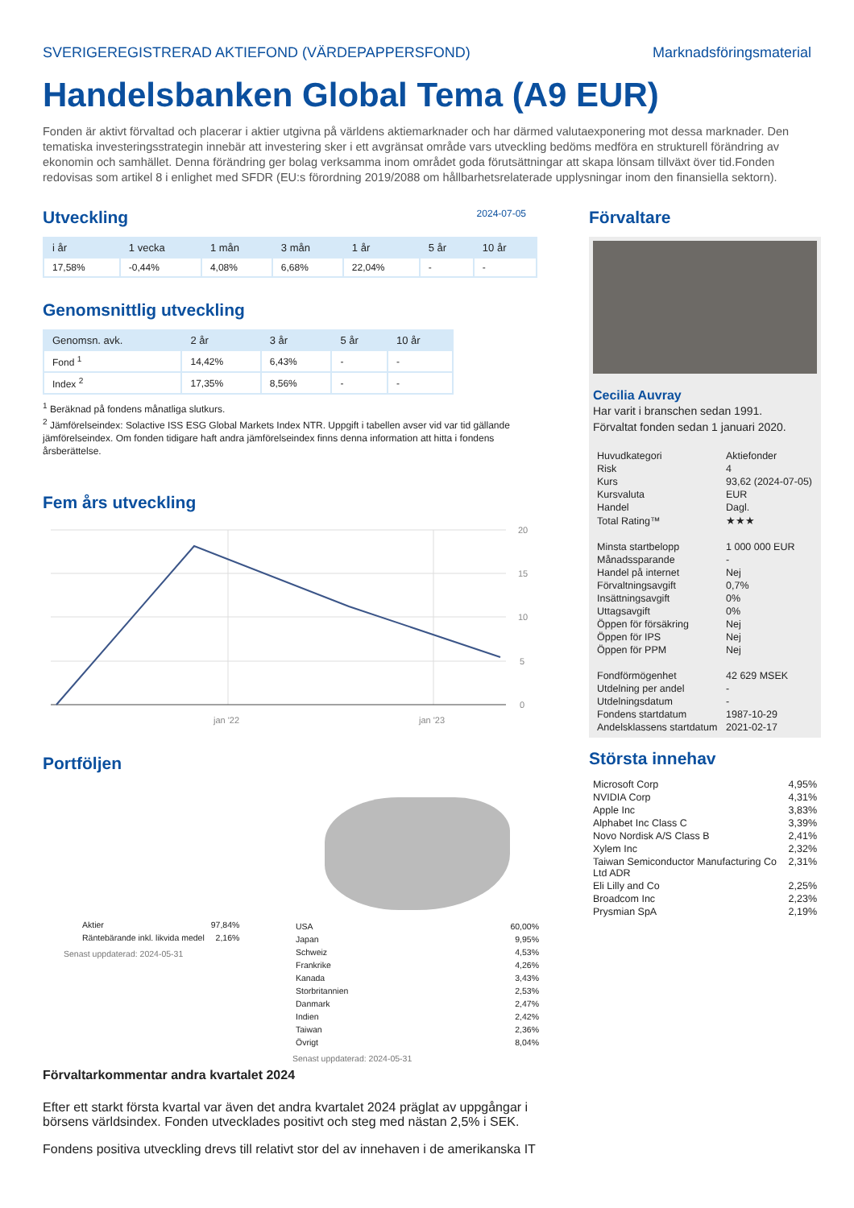SVERIGEREGISTRERAD AKTIEFOND (VÄRDEPAPPERSFOND) Marknadsföringsmaterial
Handelsbanken Global Tema (A9 EUR)
Fonden är aktivt förvaltad och placerar i aktier utgivna på världens aktiemarknader och har därmed valutaexponering mot dessa marknader. Den tematiska investeringsstrategin innebär att investering sker i ett avgränsat område vars utveckling bedöms medföra en strukturell förändring av ekonomin och samhället. Denna förändring ger bolag verksamma inom området goda förutsättningar att skapa lönsam tillväxt över tid.Fonden redovisas som artikel 8 i enlighet med SFDR (EU:s förordning 2019/2088 om hållbarhetsrelaterade upplysningar inom den finansiella sektorn).
Utveckling
2024-07-05
| i år | 1 vecka | 1 mån | 3 mån | 1 år | 5 år | 10 år |
| --- | --- | --- | --- | --- | --- | --- |
| 17,58% | -0,44% | 4,08% | 6,68% | 22,04% | - | - |
Genomsnittlig utveckling
| Genomsn. avk. | 2 år | 3 år | 5 år | 10 år |
| --- | --- | --- | --- | --- |
| Fond <sup>1</sup> | 14,42% | 6,43% | - | - |
| Index <sup>2</sup> | 17,35% | 8,56% | - | - |
<sup>1</sup> Beräknad på fondens månatliga slutkurs.
<sup>2</sup> Jämförelseindex: Solactive ISS ESG Global Markets Index NTR. Uppgift i tabellen avser vid var tid gällande jämförelseindex. Om fonden tidigare haft andra jämförelseindex finns denna information att hitta i fondens årsberättelse.
Fem års utveckling
20
15
10
5
0
jan '22
jan '23
Portföljen
| Aktier | 97,84% |
| Räntebärande inkl. likvida medel | 2,16% |
Senast uppdaterad: 2024-05-31
| USA | 60,00% |
| Japan | 9,95% |
| Schweiz | 4,53% |
| Frankrike | 4,26% |
| Kanada | 3,43% |
| Storbritannien | 2,53% |
| Danmark | 2,47% |
| Indien | 2,42% |
| Taiwan | 2,36% |
| Övrigt | 8,04% |
Senast uppdaterad: 2024-05-31
Förvaltarkommentar andra kvartalet 2024
Efter ett starkt första kvartal var även det andra kvartalet 2024 präglat av uppgångar i börsens världsindex. Fonden utvecklades positivt och steg med nästan 2,5% i SEK.
Fondens positiva utveckling drevs till relativt stor del av innehaven i de amerikanska IT
Förvaltare
Cecilia Auvray
Har varit i branschen sedan 1991.
Förvaltat fonden sedan 1 januari 2020.
| Huvudkategori | Aktiefonder |
| Risk | 4 |
| Kurs | 93,62 (2024-07-05) |
| Kursvaluta | EUR |
| Handel | Dagl. |
| Total Rating™ | ★★★ |
| Minsta startbelopp | 1 000 000 EUR |
| Månadssparande | - |
| Handel på internet | Nej |
| Förvaltningsavgift | 0,7% |
| Insättningsavgift | 0% |
| Uttagsavgift | 0% |
| Öppen för försäkring | Nej |
| Öppen för IPS | Nej |
| Öppen för PPM | Nej |
| Fondförmögenhet | 42 629 MSEK |
| Utdelning per andel | - |
| Utdelningsdatum | - |
| Fondens startdatum | 1987-10-29 |
| Andelsklassens startdatum | 2021-02-17 |
Största innehav
| Microsoft Corp | 4,95% |
| NVIDIA Corp | 4,31% |
| Apple Inc | 3,83% |
| Alphabet Inc Class C | 3,39% |
| Novo Nordisk A/S Class B | 2,41% |
| Xylem Inc | 2,32% |
| Taiwan Semiconductor Manufacturing Co Ltd ADR | 2,31% |
| Eli Lilly and Co | 2,25% |
| Broadcom Inc | 2,23% |
| Prysmian SpA | 2,19% |